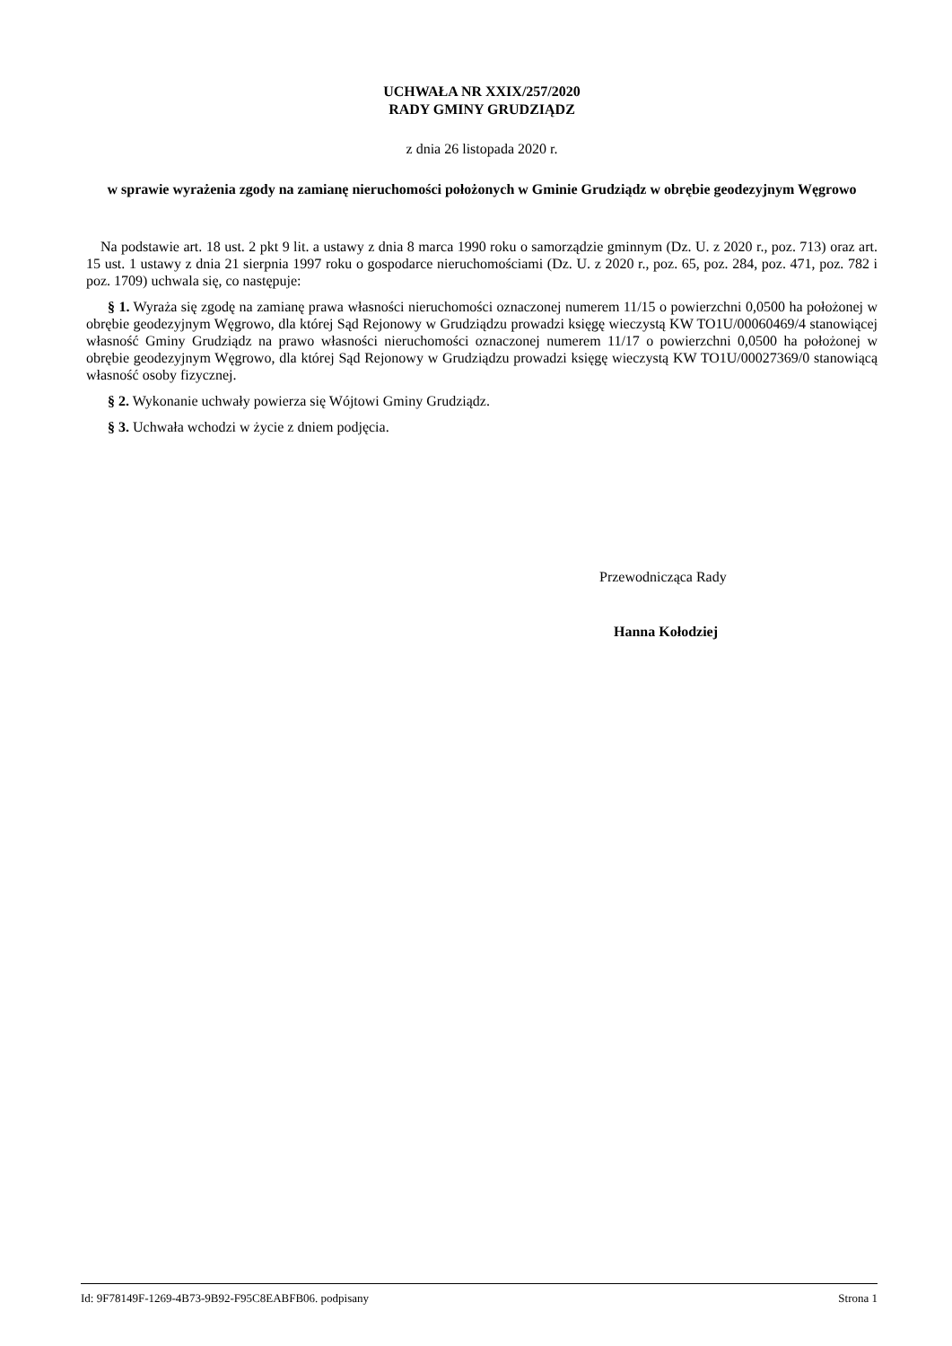UCHWAŁA NR XXIX/257/2020
RADY GMINY GRUDZIĄDZ
z dnia 26 listopada 2020 r.
w sprawie wyrażenia zgody na zamianę nieruchomości położonych w Gminie Grudziądz w obrębie geodezyjnym Węgrowo
Na podstawie art. 18 ust. 2 pkt 9 lit. a ustawy z dnia 8 marca 1990 roku o samorządzie gminnym (Dz. U. z 2020 r., poz. 713) oraz art. 15 ust. 1 ustawy z dnia 21 sierpnia 1997 roku o gospodarce nieruchomościami (Dz. U. z 2020 r., poz. 65, poz. 284, poz. 471, poz. 782 i poz. 1709) uchwala się, co następuje:
§ 1. Wyraża się zgodę na zamianę prawa własności nieruchomości oznaczonej numerem 11/15 o powierzchni 0,0500 ha położonej w obrębie geodezyjnym Węgrowo, dla której Sąd Rejonowy w Grudziądzu prowadzi księgę wieczystą KW TO1U/00060469/4 stanowiącej własność Gminy Grudziądz na prawo własności nieruchomości oznaczonej numerem 11/17 o powierzchni 0,0500 ha położonej w obrębie geodezyjnym Węgrowo, dla której Sąd Rejonowy w Grudziądzu prowadzi księgę wieczystą KW TO1U/00027369/0 stanowiącą własność osoby fizycznej.
§ 2. Wykonanie uchwały powierza się Wójtowi Gminy Grudziądz.
§ 3. Uchwała wchodzi w życie z dniem podjęcia.
Przewodnicząca Rady
Hanna Kołodziej
Id: 9F78149F-1269-4B73-9B92-F95C8EABFB06. podpisany Strona 1